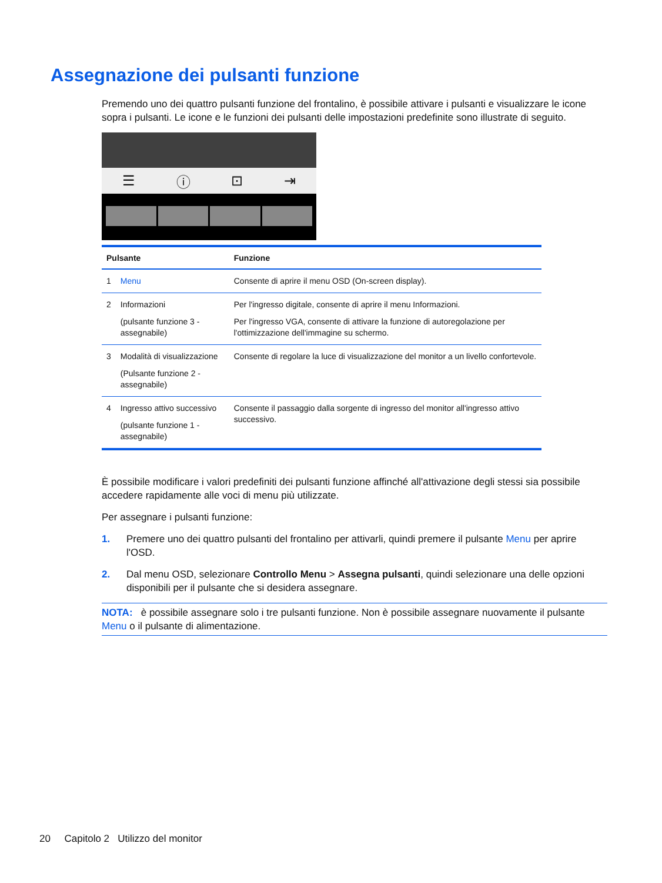Assegnazione dei pulsanti funzione
Premendo uno dei quattro pulsanti funzione del frontalino, è possibile attivare i pulsanti e visualizzare le icone sopra i pulsanti. Le icone e le funzioni dei pulsanti delle impostazioni predefinite sono illustrate di seguito.
☰ ⓘ ⊡ ⇥
| Pulsante | | Funzione |
| --- | --- | --- |
| 1 | Menu | Consente di aprire il menu OSD (On-screen display). |
| 2 | Informazioni (pulsante funzione 3 - assegnabile) | Per l'ingresso digitale, consente di aprire il menu Informazioni. Per l'ingresso VGA, consente di attivare la funzione di autoregolazione per l'ottimizzazione dell'immagine su schermo. |
| 3 | Modalità di visualizzazione (Pulsante funzione 2 - assegnabile) | Consente di regolare la luce di visualizzazione del monitor a un livello confortevole. |
| 4 | Ingresso attivo successivo (pulsante funzione 1 - assegnabile) | Consente il passaggio dalla sorgente di ingresso del monitor all'ingresso attivo successivo. |
È possibile modificare i valori predefiniti dei pulsanti funzione affinché all'attivazione degli stessi sia possibile accedere rapidamente alle voci di menu più utilizzate.
Per assegnare i pulsanti funzione:
1. Premere uno dei quattro pulsanti del frontalino per attivarli, quindi premere il pulsante Menu per aprire l'OSD.
2. Dal menu OSD, selezionare Controllo Menu > Assegna pulsanti, quindi selezionare una delle opzioni disponibili per il pulsante che si desidera assegnare.
NOTA: è possibile assegnare solo i tre pulsanti funzione. Non è possibile assegnare nuovamente il pulsante Menu o il pulsante di alimentazione.
20 Capitolo 2 Utilizzo del monitor